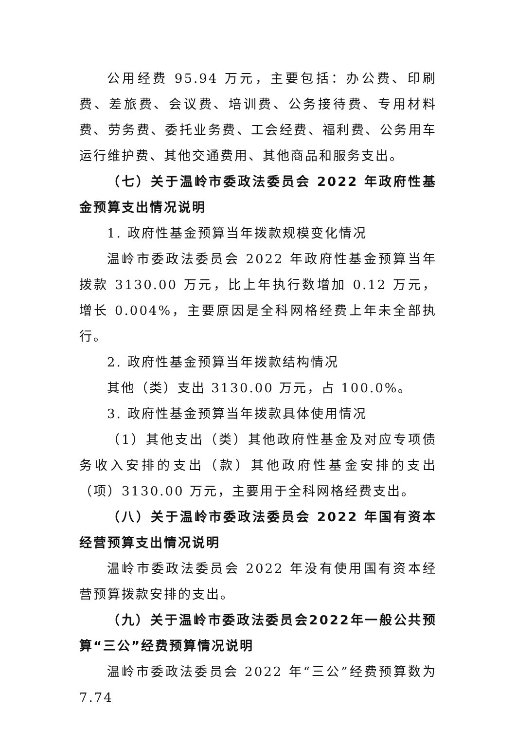公用经费 95.94 万元，主要包括：办公费、印刷费、差旅费、会议费、培训费、公务接待费、专用材料费、劳务费、委托业务费、工会经费、福利费、公务用车运行维护费、其他交通费用、其他商品和服务支出。
（七）关于温岭市委政法委员会 2022 年政府性基金预算支出情况说明
1. 政府性基金预算当年拨款规模变化情况
温岭市委政法委员会 2022 年政府性基金预算当年拨款 3130.00 万元，比上年执行数增加 0.12 万元，增长 0.004%，主要原因是全科网格经费上年未全部执行。
2. 政府性基金预算当年拨款结构情况
其他（类）支出 3130.00 万元，占 100.0%。
3. 政府性基金预算当年拨款具体使用情况
（1）其他支出（类）其他政府性基金及对应专项债务收入安排的支出（款）其他政府性基金安排的支出（项）3130.00 万元，主要用于全科网格经费支出。
（八）关于温岭市委政法委员会 2022 年国有资本经营预算支出情况说明
温岭市委政法委员会 2022 年没有使用国有资本经营预算拨款安排的支出。
（九）关于温岭市委政法委员会2022年一般公共预算“三公”经费预算情况说明
温岭市委政法委员会 2022 年“三公”经费预算数为 7.74